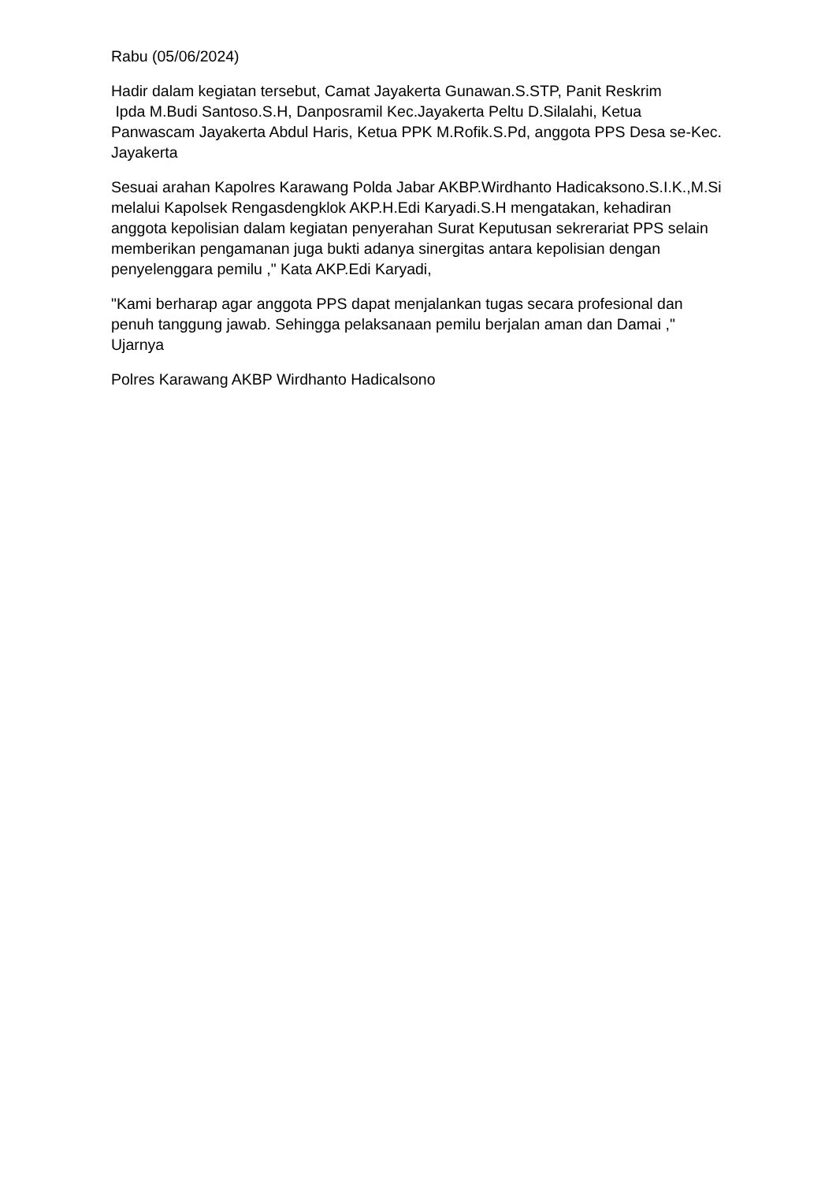Rabu (05/06/2024)
Hadir dalam kegiatan tersebut, Camat Jayakerta Gunawan.S.STP, Panit Reskrim
Ipda M.Budi Santoso.S.H, Danposramil Kec.Jayakerta Peltu D.Silalahi, Ketua Panwascam Jayakerta Abdul Haris, Ketua PPK M.Rofik.S.Pd, anggota PPS Desa se-Kec. Jayakerta
Sesuai arahan Kapolres Karawang Polda Jabar AKBP.Wirdhanto Hadicaksono.S.I.K.,M.Si melalui Kapolsek Rengasdengklok AKP.H.Edi Karyadi.S.H mengatakan, kehadiran anggota kepolisian dalam kegiatan penyerahan Surat Keputusan sekrerariat PPS selain memberikan pengamanan juga bukti adanya sinergitas antara kepolisian dengan penyelenggara pemilu ," Kata AKP.Edi Karyadi,
"Kami berharap agar anggota PPS dapat menjalankan tugas secara profesional dan penuh tanggung jawab. Sehingga pelaksanaan pemilu berjalan aman dan Damai ," Ujarnya
Polres Karawang AKBP Wirdhanto Hadicalsono